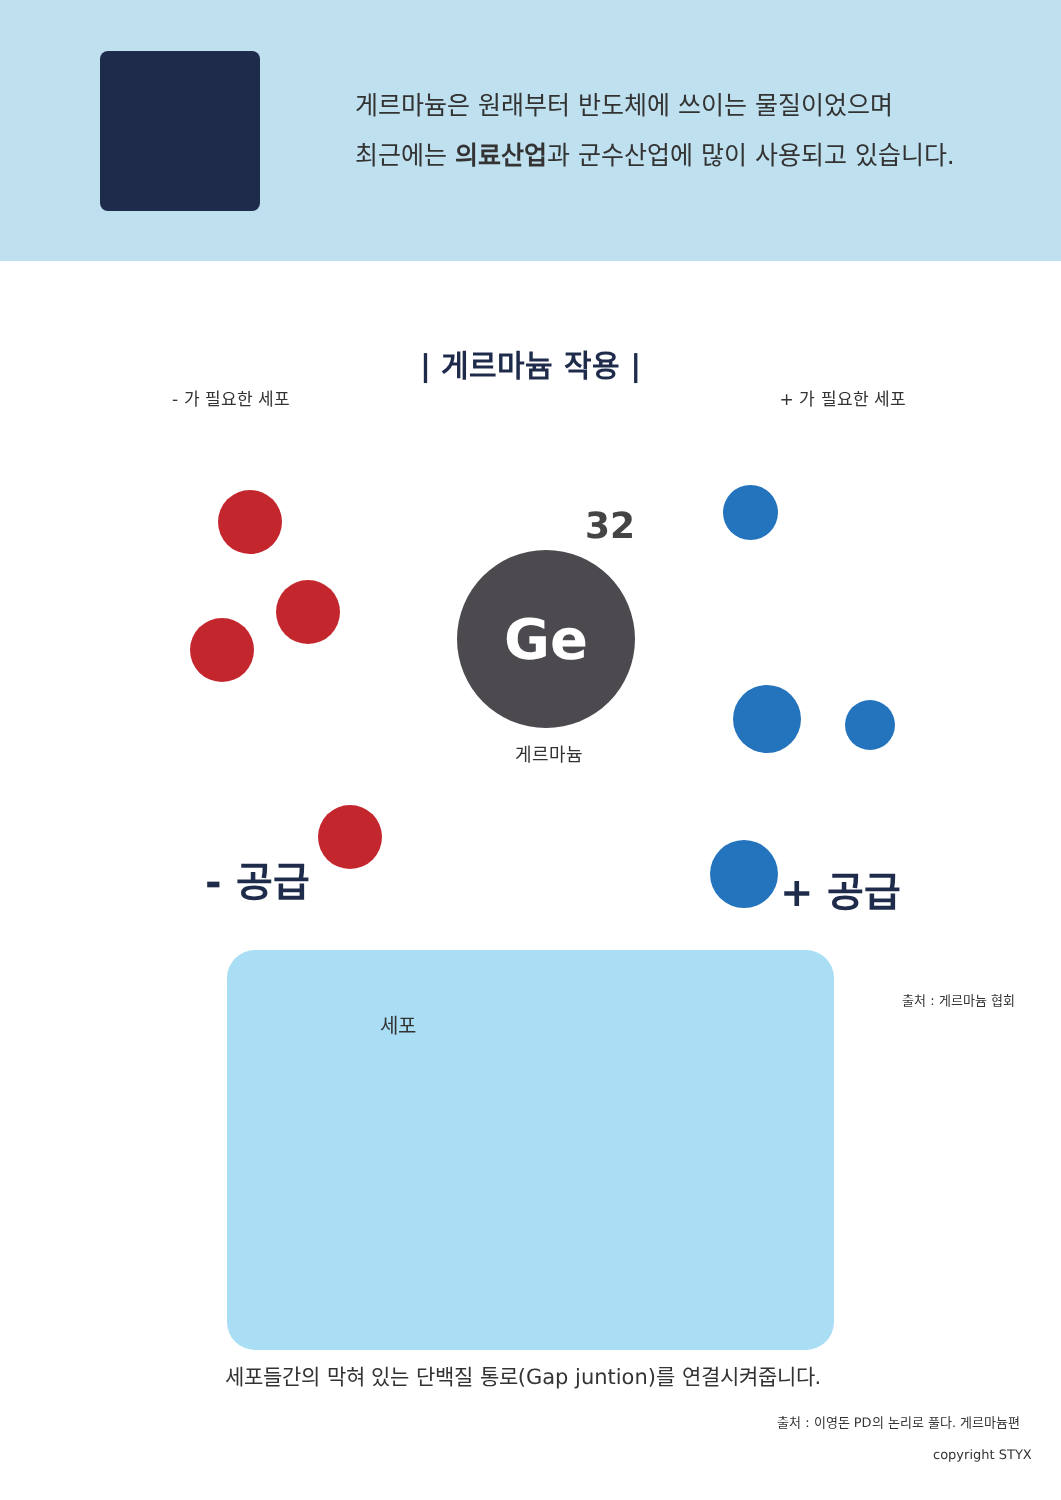게르마늄은 원래부터 반도체에 쓰이는 물질이었으며
최근에는 의료산업과 군수산업에 많이 사용되고 있습니다.
| 게르마늄 작용 |
- 가 필요한 세포 + 가 필요한 세포
32
Ge
게르마늄
- 공급 + 공급
출처 : 게르마늄 협회
세포
세포들간의 막혀 있는 단백질 통로(Gap juntion)를 연결시켜줍니다.
출처 : 이영돈 PD의 논리로 풀다. 게르마늄편
copyright STYX